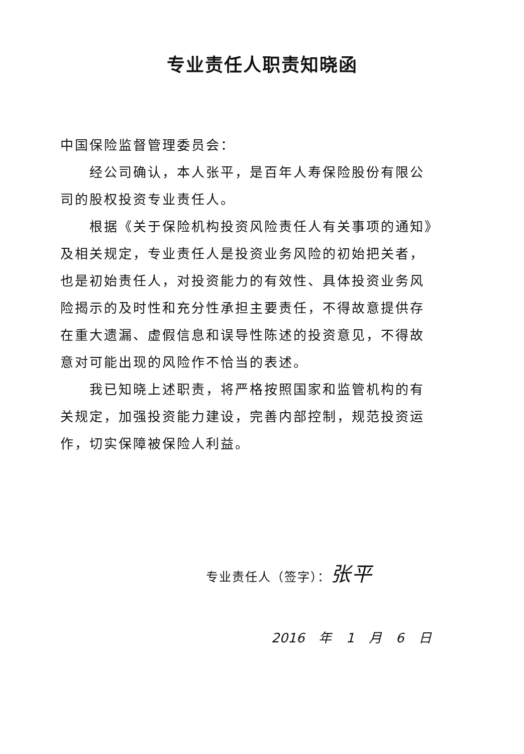专业责任人职责知晓函
中国保险监督管理委员会：
经公司确认，本人张平，是百年人寿保险股份有限公司的股权投资专业责任人。
根据《关于保险机构投资风险责任人有关事项的通知》及相关规定，专业责任人是投资业务风险的初始把关者，也是初始责任人，对投资能力的有效性、具体投资业务风险揭示的及时性和充分性承担主要责任，不得故意提供存在重大遗漏、虚假信息和误导性陈述的投资意见，不得故意对可能出现的风险作不恰当的表述。
我已知晓上述职责，将严格按照国家和监管机构的有关规定，加强投资能力建设，完善内部控制，规范投资运作，切实保障被保险人利益。
专业责任人（签字）：张平
2016 年 1 月 6 日